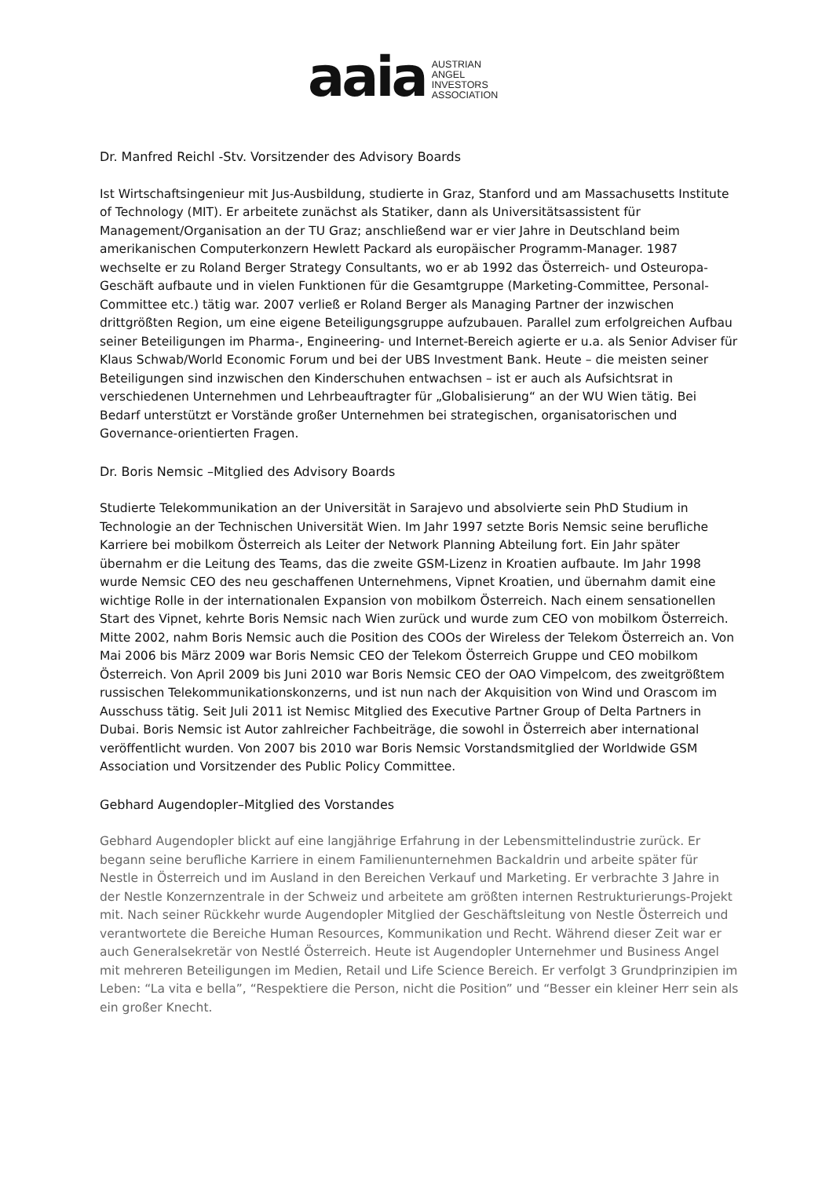aaia
AUSTRIAN
ANGEL
INVESTORS
ASSOCIATION
Dr. Manfred Reichl -Stv. Vorsitzender des Advisory Boards
Ist Wirtschaftsingenieur mit Jus-Ausbildung, studierte in Graz, Stanford und am Massachusetts Institute of Technology (MIT). Er arbeitete zunächst als Statiker, dann als Universitätsassistent für Management/Organisation an der TU Graz; anschließend war er vier Jahre in Deutschland beim amerikanischen Computerkonzern Hewlett Packard als europäischer Programm-Manager. 1987 wechselte er zu Roland Berger Strategy Consultants, wo er ab 1992 das Österreich- und Osteuropa-Geschäft aufbaute und in vielen Funktionen für die Gesamtgruppe (Marketing-Committee, Personal-Committee etc.) tätig war. 2007 verließ er Roland Berger als Managing Partner der inzwischen drittgrößten Region, um eine eigene Beteiligungsgruppe aufzubauen. Parallel zum erfolgreichen Aufbau seiner Beteiligungen im Pharma-, Engineering- und Internet-Bereich agierte er u.a. als Senior Adviser für Klaus Schwab/World Economic Forum und bei der UBS Investment Bank. Heute – die meisten seiner Beteiligungen sind inzwischen den Kinderschuhen entwachsen – ist er auch als Aufsichtsrat in verschiedenen Unternehmen und Lehrbeauftragter für „Globalisierung“ an der WU Wien tätig. Bei Bedarf unterstützt er Vorstände großer Unternehmen bei strategischen, organisatorischen und Governance-orientierten Fragen.
Dr. Boris Nemsic –Mitglied des Advisory Boards
Studierte Telekommunikation an der Universität in Sarajevo und absolvierte sein PhD Studium in Technologie an der Technischen Universität Wien. Im Jahr 1997 setzte Boris Nemsic seine berufliche Karriere bei mobilkom Österreich als Leiter der Network Planning Abteilung fort. Ein Jahr später übernahm er die Leitung des Teams, das die zweite GSM-Lizenz in Kroatien aufbaute. Im Jahr 1998 wurde Nemsic CEO des neu geschaffenen Unternehmens, Vipnet Kroatien, und übernahm damit eine wichtige Rolle in der internationalen Expansion von mobilkom Österreich. Nach einem sensationellen Start des Vipnet, kehrte Boris Nemsic nach Wien zurück und wurde zum CEO von mobilkom Österreich. Mitte 2002, nahm Boris Nemsic auch die Position des COOs der Wireless der Telekom Österreich an. Von Mai 2006 bis März 2009 war Boris Nemsic CEO der Telekom Österreich Gruppe und CEO mobilkom Österreich. Von April 2009 bis Juni 2010 war Boris Nemsic CEO der OAO Vimpelcom, des zweitgrößtem russischen Telekommunikationskonzerns, und ist nun nach der Akquisition von Wind und Orascom im Ausschuss tätig. Seit Juli 2011 ist Nemisc Mitglied des Executive Partner Group of Delta Partners in Dubai. Boris Nemsic ist Autor zahlreicher Fachbeiträge, die sowohl in Österreich aber international veröffentlicht wurden. Von 2007 bis 2010 war Boris Nemsic Vorstandsmitglied der Worldwide GSM Association und Vorsitzender des Public Policy Committee.
Gebhard Augendopler–Mitglied des Vorstandes
Gebhard Augendopler blickt auf eine langjährige Erfahrung in der Lebensmittelindustrie zurück. Er begann seine berufliche Karriere in einem Familienunternehmen Backaldrin und arbeite später für Nestle in Österreich und im Ausland in den Bereichen Verkauf und Marketing. Er verbrachte 3 Jahre in der Nestle Konzernzentrale in der Schweiz und arbeitete am größten internen Restrukturierungs-Projekt mit. Nach seiner Rückkehr wurde Augendopler Mitglied der Geschäftsleitung von Nestle Österreich und verantwortete die Bereiche Human Resources, Kommunikation und Recht. Während dieser Zeit war er auch Generalsekretär von Nestlé Österreich. Heute ist Augendopler Unternehmer und Business Angel mit mehreren Beteiligungen im Medien, Retail und Life Science Bereich. Er verfolgt 3 Grundprinzipien im Leben: “La vita e bella”, “Respektiere die Person, nicht die Position” und “Besser ein kleiner Herr sein als ein großer Knecht.